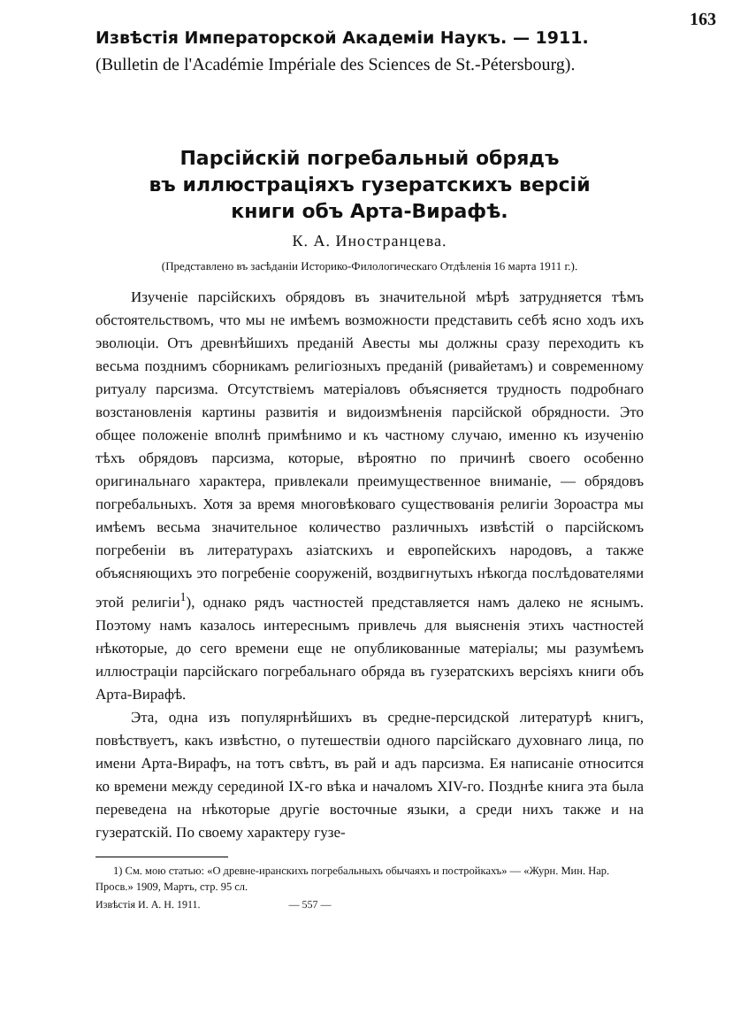163
Извѣстія Императорской Академіи Наукъ. — 1911.
(Bulletin de l'Académie Impériale des Sciences de St.-Pétersbourg).
Парсійскій погребальный обрядъ
въ иллюстраціяхъ гузератскихъ версій
книги объ Арта-Вирафѣ.
К. А. Иностранцева.
(Представлено въ засѣданіи Историко-Филологическаго Отдѣленія 16 марта 1911 г.).
Изученіе парсійскихъ обрядовъ въ значительной мѣрѣ затрудняется тѣмъ обстоятельствомъ, что мы не имѣемъ возможности представить себѣ ясно ходъ ихъ эволюціи. Отъ древнѣйшихъ преданій Авесты мы должны сразу переходить къ весьма позднимъ сборникамъ религіозныхъ преданій (ривайетамъ) и современному ритуалу парсизма. Отсутствіемъ матеріаловъ объясняется трудность подробнаго возстановленія картины развитія и видоизмѣненія парсійской обрядности. Это общее положеніе вполнѣ примѣнимо и къ частному случаю, именно къ изученію тѣхъ обрядовъ парсизма, которые, вѣроятно по причинѣ своего особенно оригинальнаго характера, привлекали преимущественное вниманіе, — обрядовъ погребальныхъ. Хотя за время многовѣковаго существованія религіи Зороастра мы имѣемъ весьма значительное количество различныхъ извѣстій о парсійскомъ погребеніи въ литературахъ азіатскихъ и европейскихъ народовъ, а также объясняющихъ это погребеніе сооруженій, воздвигнутыхъ нѣкогда послѣдователями этой религіи<sup>1</sup>), однако рядъ частностей представляется намъ далеко не яснымъ. Поэтому намъ казалось интереснымъ привлечь для выясненія этихъ частностей нѣкоторые, до сего времени еще не опубликованные матеріалы; мы разумѣемъ иллюстраціи парсійскаго погребальнаго обряда въ гузератскихъ версіяхъ книги объ Арта-Вирафѣ.
Эта, одна изъ популярнѣйшихъ въ средне-персидской литературѣ книгъ, повѣствуетъ, какъ извѣстно, о путешествіи одного парсійскаго духовнаго лица, по имени Арта-Вирафъ, на тотъ свѣтъ, въ рай и адъ парсизма. Ея написаніе относится ко времени между серединой IX-го вѣка и началомъ XIV-го. Позднѣе книга эта была переведена на нѣкоторые другіе восточные языки, а среди нихъ также и на гузератскій. По своему характеру гузе-
1) См. мою статью: «О древне-иранскихъ погребальныхъ обычаяхъ и постройкахъ» — «Журн. Мин. Нар. Просв.» 1909, Мартъ, стр. 95 сл.
Извѣстія И. А. Н. 1911. — 557 —